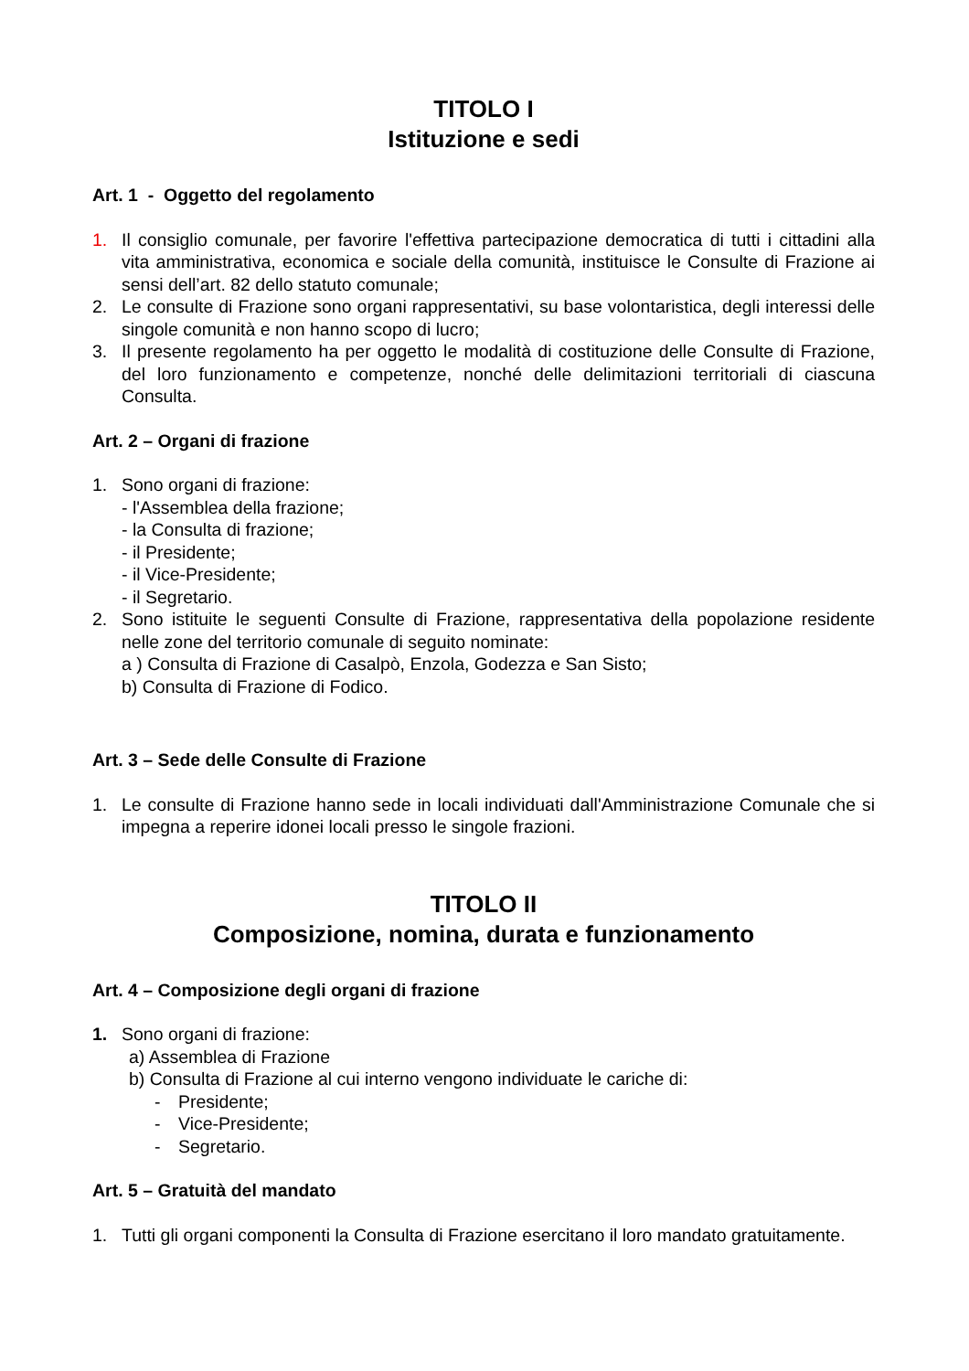TITOLO I
Istituzione e sedi
Art. 1 - Oggetto del regolamento
1. Il consiglio comunale, per favorire l'effettiva partecipazione democratica di tutti i cittadini alla vita amministrativa, economica e sociale della comunità, instituisce le Consulte di Frazione ai sensi dell’art. 82 dello statuto comunale;
2. Le consulte di Frazione sono organi rappresentativi, su base volontaristica, degli interessi delle singole comunità e non hanno scopo di lucro;
3. Il presente regolamento ha per oggetto le modalità di costituzione delle Consulte di Frazione, del loro funzionamento e competenze, nonché delle delimitazioni territoriali di ciascuna Consulta.
Art. 2 – Organi di frazione
1. Sono organi di frazione:
- l'Assemblea della frazione;
- la Consulta di frazione;
- il Presidente;
- il Vice-Presidente;
- il Segretario.
2. Sono istituite le seguenti Consulte di Frazione, rappresentativa della popolazione residente nelle zone del territorio comunale di seguito nominate:
a ) Consulta di Frazione di Casalpò, Enzola, Godezza e San Sisto;
b) Consulta di Frazione di Fodico.
Art. 3 – Sede delle Consulte di Frazione
1. Le consulte di Frazione hanno sede in locali individuati dall'Amministrazione Comunale che si impegna a reperire idonei locali presso le singole frazioni.
TITOLO II
Composizione, nomina, durata e funzionamento
Art. 4 – Composizione degli organi di frazione
1. Sono organi di frazione:
a) Assemblea di Frazione
b) Consulta di Frazione al cui interno vengono individuate le cariche di:
- Presidente;
- Vice-Presidente;
- Segretario.
Art. 5 – Gratuità del mandato
1. Tutti gli organi componenti la Consulta di Frazione esercitano il loro mandato gratuitamente.